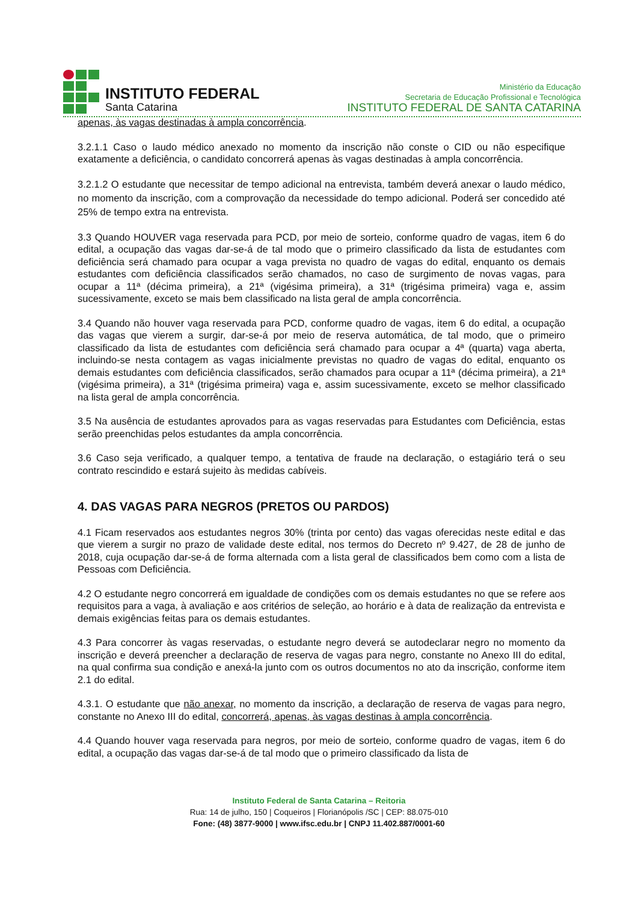INSTITUTO FEDERAL
Santa Catarina
Ministério da Educação
Secretaria de Educação Profissional e Tecnológica
INSTITUTO FEDERAL DE SANTA CATARINA
apenas, às vagas destinadas à ampla concorrência.
3.2.1.1 Caso o laudo médico anexado no momento da inscrição não conste o CID ou não especifique exatamente a deficiência, o candidato concorrerá apenas às vagas destinadas à ampla concorrência.
3.2.1.2 O estudante que necessitar de tempo adicional na entrevista, também deverá anexar o laudo médico, no momento da inscrição, com a comprovação da necessidade do tempo adicional. Poderá ser concedido até 25% de tempo extra na entrevista.
3.3 Quando HOUVER vaga reservada para PCD, por meio de sorteio, conforme quadro de vagas, item 6 do edital, a ocupação das vagas dar-se-á de tal modo que o primeiro classificado da lista de estudantes com deficiência será chamado para ocupar a vaga prevista no quadro de vagas do edital, enquanto os demais estudantes com deficiência classificados serão chamados, no caso de surgimento de novas vagas, para ocupar a 11ª (décima primeira), a 21ª (vigésima primeira), a 31ª (trigésima primeira) vaga e, assim sucessivamente, exceto se mais bem classificado na lista geral de ampla concorrência.
3.4 Quando não houver vaga reservada para PCD, conforme quadro de vagas, item 6 do edital, a ocupação das vagas que vierem a surgir, dar-se-á por meio de reserva automática, de tal modo, que o primeiro classificado da lista de estudantes com deficiência será chamado para ocupar a 4ª (quarta) vaga aberta, incluindo-se nesta contagem as vagas inicialmente previstas no quadro de vagas do edital, enquanto os demais estudantes com deficiência classificados, serão chamados para ocupar a 11ª (décima primeira), a 21ª (vigésima primeira), a 31ª (trigésima primeira) vaga e, assim sucessivamente, exceto se melhor classificado na lista geral de ampla concorrência.
3.5 Na ausência de estudantes aprovados para as vagas reservadas para Estudantes com Deficiência, estas serão preenchidas pelos estudantes da ampla concorrência.
3.6 Caso seja verificado, a qualquer tempo, a tentativa de fraude na declaração, o estagiário terá o seu contrato rescindido e estará sujeito às medidas cabíveis.
4. DAS VAGAS PARA NEGROS (PRETOS OU PARDOS)
4.1 Ficam reservados aos estudantes negros 30% (trinta por cento) das vagas oferecidas neste edital e das que vierem a surgir no prazo de validade deste edital, nos termos do Decreto nº 9.427, de 28 de junho de 2018, cuja ocupação dar-se-á de forma alternada com a lista geral de classificados bem como com a lista de Pessoas com Deficiência.
4.2 O estudante negro concorrerá em igualdade de condições com os demais estudantes no que se refere aos requisitos para a vaga, à avaliação e aos critérios de seleção, ao horário e à data de realização da entrevista e demais exigências feitas para os demais estudantes.
4.3 Para concorrer às vagas reservadas, o estudante negro deverá se autodeclarar negro no momento da inscrição e deverá preencher a declaração de reserva de vagas para negro, constante no Anexo III do edital, na qual confirma sua condição e anexá-la junto com os outros documentos no ato da inscrição, conforme item 2.1 do edital.
4.3.1. O estudante que não anexar, no momento da inscrição, a declaração de reserva de vagas para negro, constante no Anexo III do edital, concorrerá, apenas, às vagas destinas à ampla concorrência.
4.4 Quando houver vaga reservada para negros, por meio de sorteio, conforme quadro de vagas, item 6 do edital, a ocupação das vagas dar-se-á de tal modo que o primeiro classificado da lista de
Instituto Federal de Santa Catarina – Reitoria
Rua: 14 de julho, 150 | Coqueiros | Florianópolis /SC | CEP: 88.075-010
Fone: (48) 3877-9000 | www.ifsc.edu.br | CNPJ 11.402.887/0001-60